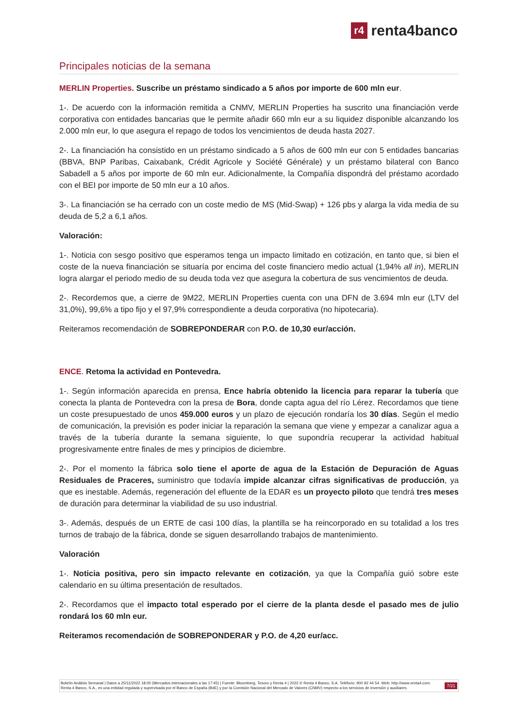r4 renta4banco
Principales noticias de la semana
MERLIN Properties. Suscribe un préstamo sindicado a 5 años por importe de 600 mln eur.
1-. De acuerdo con la información remitida a CNMV, MERLIN Properties ha suscrito una financiación verde corporativa con entidades bancarias que le permite añadir 660 mln eur a su liquidez disponible alcanzando los 2.000 mln eur, lo que asegura el repago de todos los vencimientos de deuda hasta 2027.
2-. La financiación ha consistido en un préstamo sindicado a 5 años de 600 mln eur con 5 entidades bancarias (BBVA, BNP Paribas, Caixabank, Crédit Agricole y Société Générale) y un préstamo bilateral con Banco Sabadell a 5 años por importe de 60 mln eur. Adicionalmente, la Compañía dispondrá del préstamo acordado con el BEI por importe de 50 mln eur a 10 años.
3-. La financiación se ha cerrado con un coste medio de MS (Mid-Swap) + 126 pbs y alarga la vida media de su deuda de 5,2 a 6,1 años.
Valoración:
1-. Noticia con sesgo positivo que esperamos tenga un impacto limitado en cotización, en tanto que, si bien el coste de la nueva financiación se situaría por encima del coste financiero medio actual (1,94% all in), MERLIN logra alargar el periodo medio de su deuda toda vez que asegura la cobertura de sus vencimientos de deuda.
2-. Recordemos que, a cierre de 9M22, MERLIN Properties cuenta con una DFN de 3.694 mln eur (LTV del 31,0%), 99,6% a tipo fijo y el 97,9% correspondiente a deuda corporativa (no hipotecaria).
Reiteramos recomendación de SOBREPONDERAR con P.O. de 10,30 eur/acción.
ENCE. Retoma la actividad en Pontevedra.
1-. Según información aparecida en prensa, Ence habría obtenido la licencia para reparar la tubería que conecta la planta de Pontevedra con la presa de Bora, donde capta agua del río Lérez. Recordamos que tiene un coste presupuestado de unos 459.000 euros y un plazo de ejecución rondaría los 30 días. Según el medio de comunicación, la previsión es poder iniciar la reparación la semana que viene y empezar a canalizar agua a través de la tubería durante la semana siguiente, lo que supondría recuperar la actividad habitual progresivamente entre finales de mes y principios de diciembre.
2-. Por el momento la fábrica solo tiene el aporte de agua de la Estación de Depuración de Aguas Residuales de Praceres, suministro que todavía impide alcanzar cifras significativas de producción, ya que es inestable. Además, regeneración del efluente de la EDAR es un proyecto piloto que tendrá tres meses de duración para determinar la viabilidad de su uso industrial.
3-. Además, después de un ERTE de casi 100 días, la plantilla se ha reincorporado en su totalidad a los tres turnos de trabajo de la fábrica, donde se siguen desarrollando trabajos de mantenimiento.
Valoración
1-. Noticia positiva, pero sin impacto relevante en cotización, ya que la Compañía guió sobre este calendario en su última presentación de resultados.
2-. Recordamos que el impacto total esperado por el cierre de la planta desde el pasado mes de julio rondará los 60 mln eur.
Reiteramos recomendación de SOBREPONDERAR y P.O. de 4,20 eur/acc.
Boletín Análisis Semanal | Datos a 25/11/2022 18:00 (Mercados internacionales a las 17:45) | Fuente: Bloomberg, Tesoro y Renta 4 | 2022 © Renta 4 Banco, S.A. Teléfono: 900 92 44 54. Web: http://www.renta4.com. Renta 4 Banco, S.A., es una entidad regulada y supervisada por el Banco de España (BdE) y por la Comisión Nacional del Mercado de Valores (CNMV) respecto a los servicios de inversión y auxiliares.
7/21